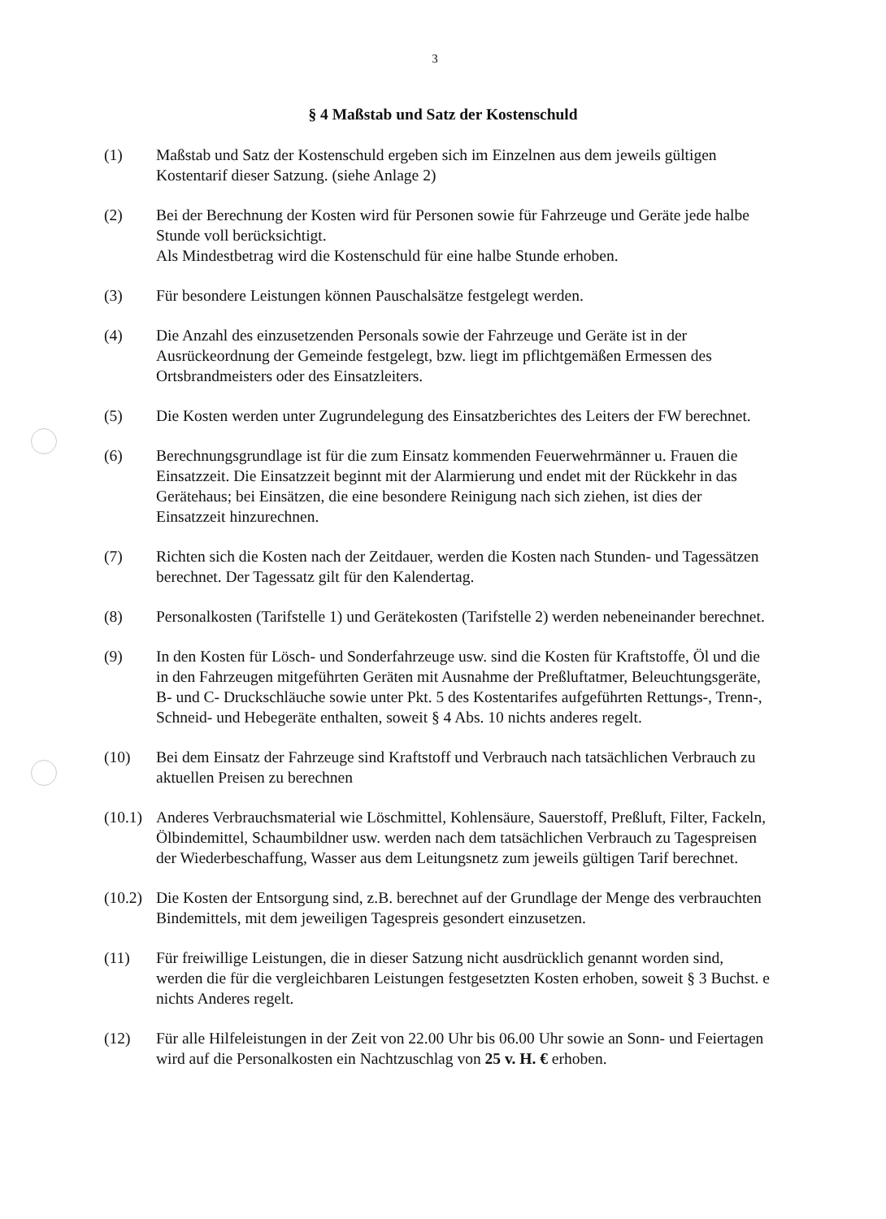3
§ 4 Maßstab und Satz der Kostenschuld
(1) Maßstab und Satz der Kostenschuld ergeben sich im Einzelnen aus dem jeweils gültigen Kostentarif dieser Satzung. (siehe Anlage 2)
(2) Bei der Berechnung der Kosten wird für Personen sowie für Fahrzeuge und Geräte jede halbe Stunde voll berücksichtigt.
Als Mindestbetrag wird die Kostenschuld für eine halbe Stunde erhoben.
(3) Für besondere Leistungen können Pauschalsätze festgelegt werden.
(4) Die Anzahl des einzusetzenden Personals sowie der Fahrzeuge und Geräte ist in der Ausrückeordnung der Gemeinde festgelegt, bzw. liegt im pflichtgemäßen Ermessen des Ortsbrandmeisters oder des Einsatzleiters.
(5) Die Kosten werden unter Zugrundelegung des Einsatzberichtes des Leiters der FW berechnet.
(6) Berechnungsgrundlage ist für die zum Einsatz kommenden Feuerwehrmänner u. Frauen die Einsatzzeit. Die Einsatzzeit beginnt mit der Alarmierung und endet mit der Rückkehr in das Gerätehaus; bei Einsätzen, die eine besondere Reinigung nach sich ziehen, ist dies der Einsatzzeit hinzurechnen.
(7) Richten sich die Kosten nach der Zeitdauer, werden die Kosten nach Stunden- und Tagessätzen berechnet. Der Tagessatz gilt für den Kalendertag.
(8) Personalkosten (Tarifstelle 1) und Gerätekosten (Tarifstelle 2) werden nebeneinander berechnet.
(9) In den Kosten für Lösch- und Sonderfahrzeuge usw. sind die Kosten für Kraftstoffe, Öl und die in den Fahrzeugen mitgeführten Geräten mit Ausnahme der Preßluftatmer, Beleuchtungsgeräte, B- und C- Druckschläuche sowie unter Pkt. 5 des Kostentarifes aufgeführten Rettungs-, Trenn-, Schneid- und Hebegeräte enthalten, soweit § 4 Abs. 10 nichts anderes regelt.
(10) Bei dem Einsatz der Fahrzeuge sind Kraftstoff und Verbrauch nach tatsächlichen Verbrauch zu aktuellen Preisen zu berechnen
(10.1)
Anderes Verbrauchsmaterial wie Löschmittel, Kohlensäure, Sauerstoff, Preßluft, Filter, Fackeln, Ölbindemittel, Schaumbildner usw. werden nach dem tatsächlichen Verbrauch zu Tagespreisen der Wiederbeschaffung, Wasser aus dem Leitungsnetz zum jeweils gültigen Tarif berechnet.
(10.2)
Die Kosten der Entsorgung sind, z.B. berechnet auf der Grundlage der Menge des verbrauchten Bindemittels, mit dem jeweiligen Tagespreis gesondert einzusetzen.
(11) Für freiwillige Leistungen, die in dieser Satzung nicht ausdrücklich genannt worden sind, werden die für die vergleichbaren Leistungen festgesetzten Kosten erhoben, soweit § 3 Buchst. e nichts Anderes regelt.
(12) Für alle Hilfeleistungen in der Zeit von 22.00 Uhr bis 06.00 Uhr sowie an Sonn- und Feiertagen wird auf die Personalkosten ein Nachtzuschlag von 25 v. H. € erhoben.